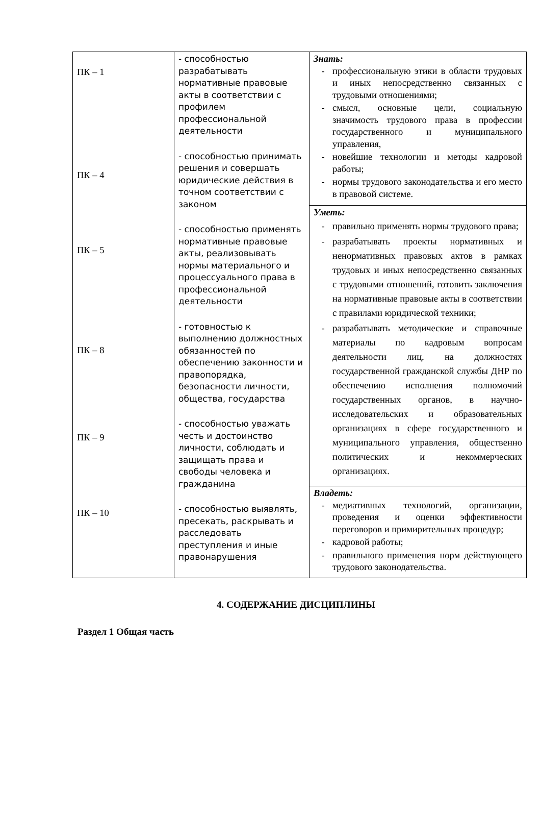| ПК – 1 ПК – 4 ПК – 5 ПК – 8 ПК – 9 ПК – 10 | - способностью разрабатывать нормативные правовые акты в соответствии с профилем профессиональной деятельности - способностью принимать решения и совершать юридические действия в точном соответствии с законом - способностью применять нормативные правовые акты, реализовывать нормы материального и процессуального права в профессиональной деятельности - готовностью к выполнению должностных обязанностей по обеспечению законности и правопорядка, безопасности личности, общества, государства - способностью уважать честь и достоинство личности, соблюдать и защищать права и свободы человека и гражданина - способностью выявлять, пресекать, раскрывать и расследовать преступления и иные правонарушения | Знать: - профессиональную этики в области трудовых и иных непосредственно связанных с трудовыми отношениями; - смысл, основные цели, социальную значимость трудового права в профессии государственного и муниципального управления, - новейшие технологии и методы кадровой работы; - нормы трудового законодательства и его место в правовой системе. |
| | | Уметь: - правильно применять нормы трудового права; - разрабатывать проекты нормативных и ненормативных правовых актов в рамках трудовых и иных непосредственно связанных с трудовыми отношений, готовить заключения на нормативные правовые акты в соответствии с правилами юридической техники; - разрабатывать методические и справочные материалы по кадровым вопросам деятельности лиц, на должностях государственной гражданской службы ДНР по обеспечению исполнения полномочий государственных органов, в научно-исследовательских и образовательных организациях в сфере государственного и муниципального управления, общественно политических и некоммерческих организациях. |
| | | Владеть: - медиативных технологий, организации, проведения и оценки эффективности переговоров и примирительных процедур; - кадровой работы; - правильного применения норм действующего трудового законодательства. |
4. СОДЕРЖАНИЕ ДИСЦИПЛИНЫ
Раздел 1 Общая часть